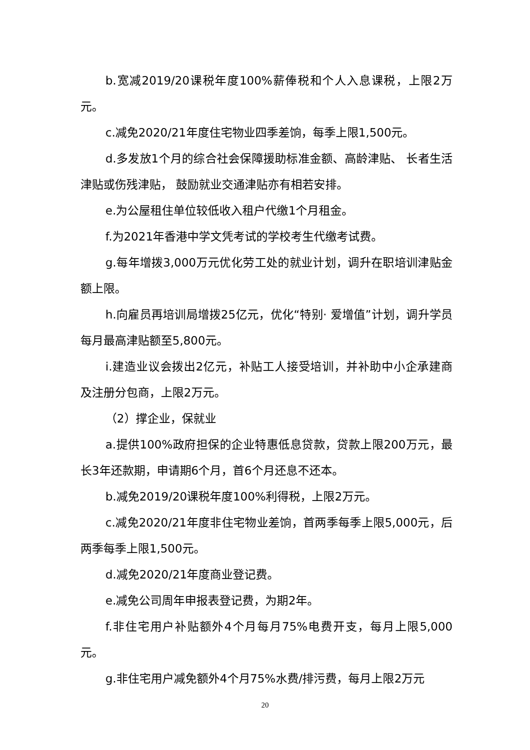b.宽减2019/20课税年度100%薪俸税和个人入息课税，上限2万元。
c.减免2020/21年度住宅物业四季差饷，每季上限1,500元。
d.多发放1个月的综合社会保障援助标准金额、高龄津贴、 长者生活津贴或伤残津贴， 鼓励就业交通津贴亦有相若安排。
e.为公屋租住单位较低收入租户代缴1个月租金。
f.为2021年香港中学文凭考试的学校考生代缴考试费。
g.每年增拨3,000万元优化劳工处的就业计划，调升在职培训津贴金额上限。
h.向雇员再培训局增拨25亿元，优化“特别· 爱增值”计划，调升学员每月最高津贴额至5,800元。
i.建造业议会拨出2亿元，补贴工人接受培训，并补助中小企承建商及注册分包商，上限2万元。
（2）撑企业，保就业
a.提供100%政府担保的企业特惠低息贷款，贷款上限200万元，最长3年还款期，申请期6个月，首6个月还息不还本。
b.减免2019/20课税年度100%利得税，上限2万元。
c.减免2020/21年度非住宅物业差饷，首两季每季上限5,000元，后两季每季上限1,500元。
d.减免2020/21年度商业登记费。
e.减免公司周年申报表登记费，为期2年。
f.非住宅用户补贴额外4个月每月75%电费开支，每月上限5,000元。
g.非住宅用户减免额外4个月75%水费/排污费，每月上限2万元
20